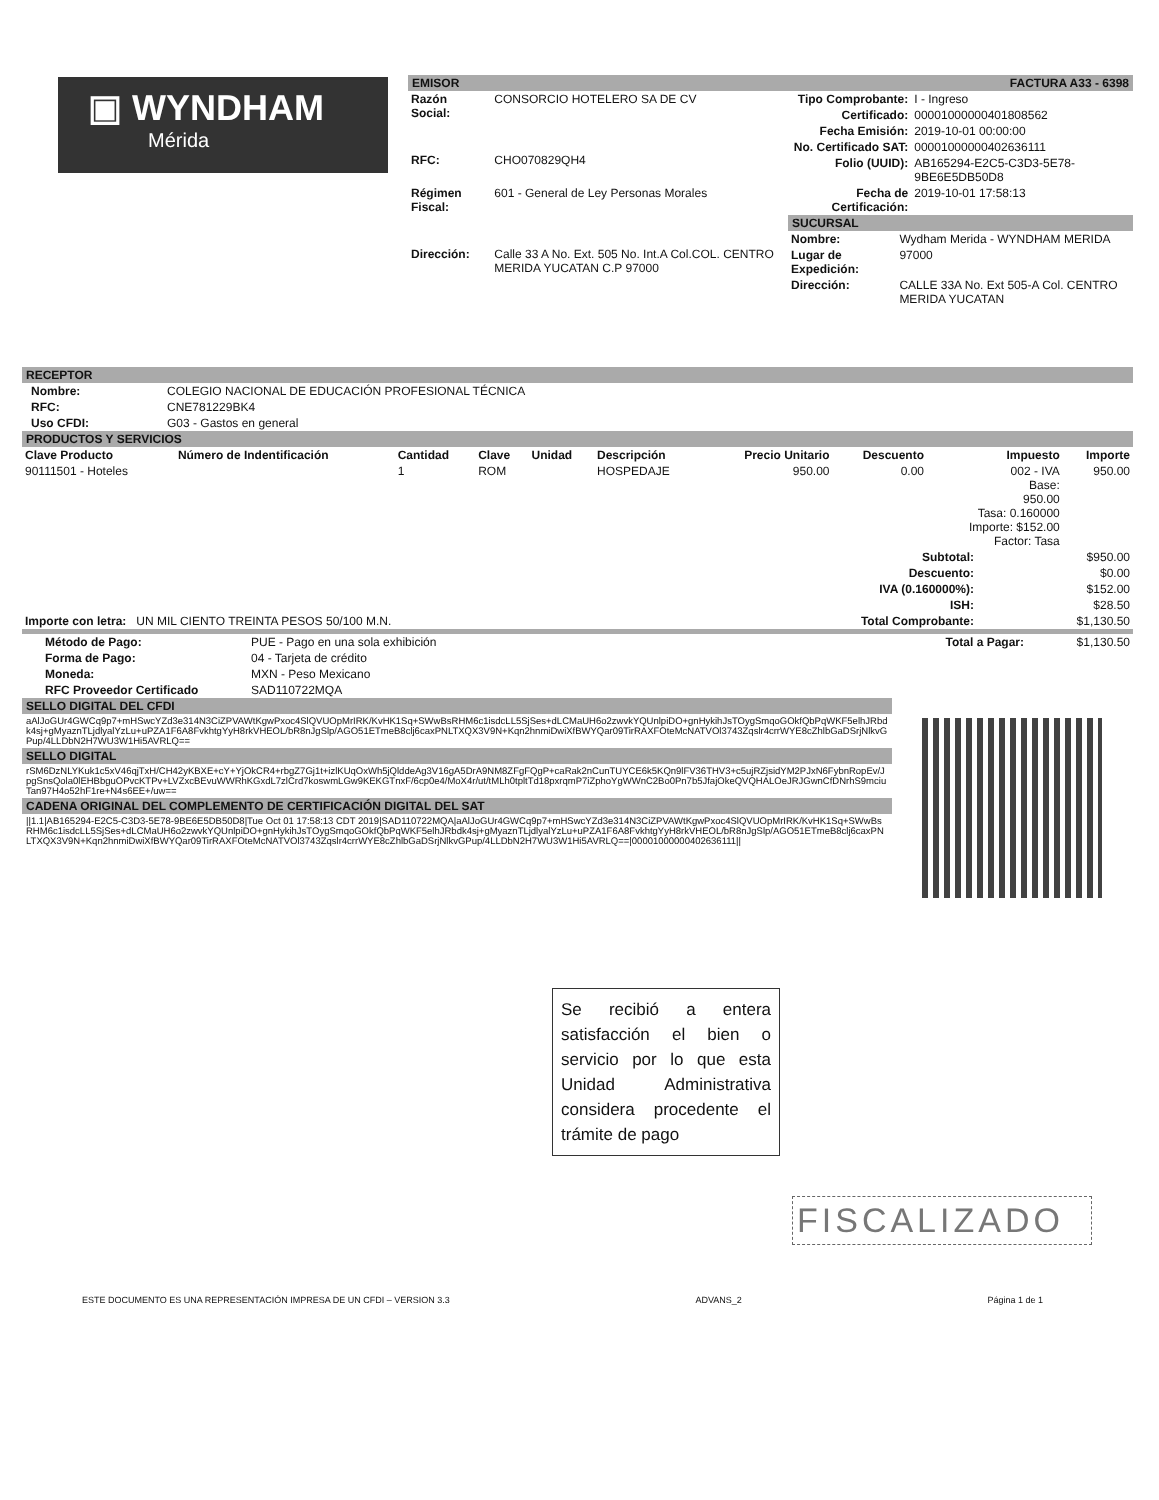▣ WYNDHAM
Mérida
EMISOR FACTURA A33 - 6398
| Razón Social: | CONSORCIO HOTELERO SA DE CV |
| RFC: | CHO070829QH4 |
| Régimen Fiscal: | 601 - General de Ley Personas Morales |
| Dirección: | Calle 33 A No. Ext. 505 No. Int.A Col.COL. CENTRO MERIDA YUCATAN C.P 97000 |
| Tipo Comprobante: | I - Ingreso |
| Certificado: | 00001000000401808562 |
| Fecha Emisión: | 2019-10-01 00:00:00 |
| No. Certificado SAT: | 00001000000402636111 |
| Folio (UUID): | AB165294-E2C5-C3D3-5E78-9BE6E5DB50D8 |
| Fecha de Certificación: | 2019-10-01 17:58:13 |
SUCURSAL
| Nombre: | Wydham Merida - WYNDHAM MERIDA |
| Lugar de Expedición: | 97000 |
| Dirección: | CALLE 33A No. Ext 505-A Col. CENTRO MERIDA YUCATAN |
RECEPTOR
| Nombre: | COLEGIO NACIONAL DE EDUCACIÓN PROFESIONAL TÉCNICA |
| RFC: | CNE781229BK4 |
| Uso CFDI: | G03 - Gastos en general |
PRODUCTOS Y SERVICIOS
| Clave Producto | Número de Indentificación | Cantidad | Clave | Unidad | Descripción | Precio Unitario | Descuento | Impuesto | Importe |
| --- | --- | --- | --- | --- | --- | --- | --- | --- | --- |
| 90111501 - Hoteles | | 1 | ROM | | HOSPEDAJE | 950.00 | 0.00 | 002 - IVA Base: 950.00 Tasa: 0.160000 Importe: $152.00 Factor: Tasa | 950.00 |
| | Subtotal: | $950.00 |
| | Descuento: | $0.00 |
| | IVA (0.160000%): | $152.00 |
| | ISH: | $28.50 |
| Importe con letra: UN MIL CIENTO TREINTA PESOS 50/100 M.N. | Total Comprobante: | $1,130.50 |
| Método de Pago: | PUE - Pago en una sola exhibición |
| Forma de Pago: | 04 - Tarjeta de crédito |
| Moneda: | MXN - Peso Mexicano |
| RFC Proveedor Certificado | SAD110722MQA |
| Total a Pagar: | $1,130.50 |
SELLO DIGITAL DEL CFDI
aAlJoGUr4GWCq9p7+mHSwcYZd3e314N3CiZPVAWtKgwPxoc4SlQVUOpMrIRK/KvHK1Sq+SWwBsRHM6c1isdcLL5SjSes+dLCMaUH6o2zwvkYQUnlpiDO+gnHykihJsTOygSmqoGOkfQbPqWKF5elhJRbdk4sj+gMyaznTLjdlyalYzLu+uPZA1F6A8FvkhtgYyH8rkVHEOL/bR8nJgSlp/AGO51ETmeB8clj6caxPNLTXQX3V9N+Kqn2hnmiDwiXfBWYQar09TirRAXFOteMcNATVOl3743Zqslr4crrWYE8cZhlbGaDSrjNlkvGPup/4LLDbN2H7WU3W1Hi5AVRLQ==
SELLO DIGITAL
rSM6DzNLYKuk1c5xV46qjTxH/CH42yKBXE+cY+YjOkCR4+rbgZ7Gj1t+izlKUqOxWh5jQlddeAg3V16gA5DrA9NM8ZFgFQgP+caRak2nCunTUYCE6k5KQn9lFV36THV3+c5ujRZjsidYM2PJxN6FybnRopEv/JpgSnsQola0lEHBbguOPvcKTPv+LVZxcBEvuWWRhKGxdL7zlCrd7koswmLGw9KEKGTnxF/6cp0e4/MoX4r/ut/tMLh0tpltTd18pxrqmP7iZphoYgWWnC2Bo0Pn7b5JfajOkeQVQHALOeJRJGwnCfDNrhS9mciuTan97H4o52hF1re+N4s6EE+/uw==
CADENA ORIGINAL DEL COMPLEMENTO DE CERTIFICACIÓN DIGITAL DEL SAT
||1.1|AB165294-E2C5-C3D3-5E78-9BE6E5DB50D8|Tue Oct 01 17:58:13 CDT 2019|SAD110722MQA|aAlJoGUr4GWCq9p7+mHSwcYZd3e314N3CiZPVAWtKgwPxoc4SlQVUOpMrIRK/KvHK1Sq+SWwBsRHM6c1isdcLL5SjSes+dLCMaUH6o2zwvkYQUnlpiDO+gnHykihJsTOygSmqoGOkfQbPqWKF5elhJRbdk4sj+gMyaznTLjdlyalYzLu+uPZA1F6A8FvkhtgYyH8rkVHEOL/bR8nJgSlp/AGO51ETmeB8clj6caxPNLTXQX3V9N+Kqn2hnmiDwiXfBWYQar09TirRAXFOteMcNATVOl3743Zqslr4crrWYE8cZhlbGaDSrjNlkvGPup/4LLDbN2H7WU3W1Hi5AVRLQ==|00001000000402636111||
Se recibió a entera satisfacción el bien o servicio por lo que esta Unidad Administrativa considera procedente el trámite de pago
FISCALIZADO
ESTE DOCUMENTO ES UNA REPRESENTACIÓN IMPRESA DE UN CFDI – VERSION 3.3 ADVANS_2 Página 1 de 1